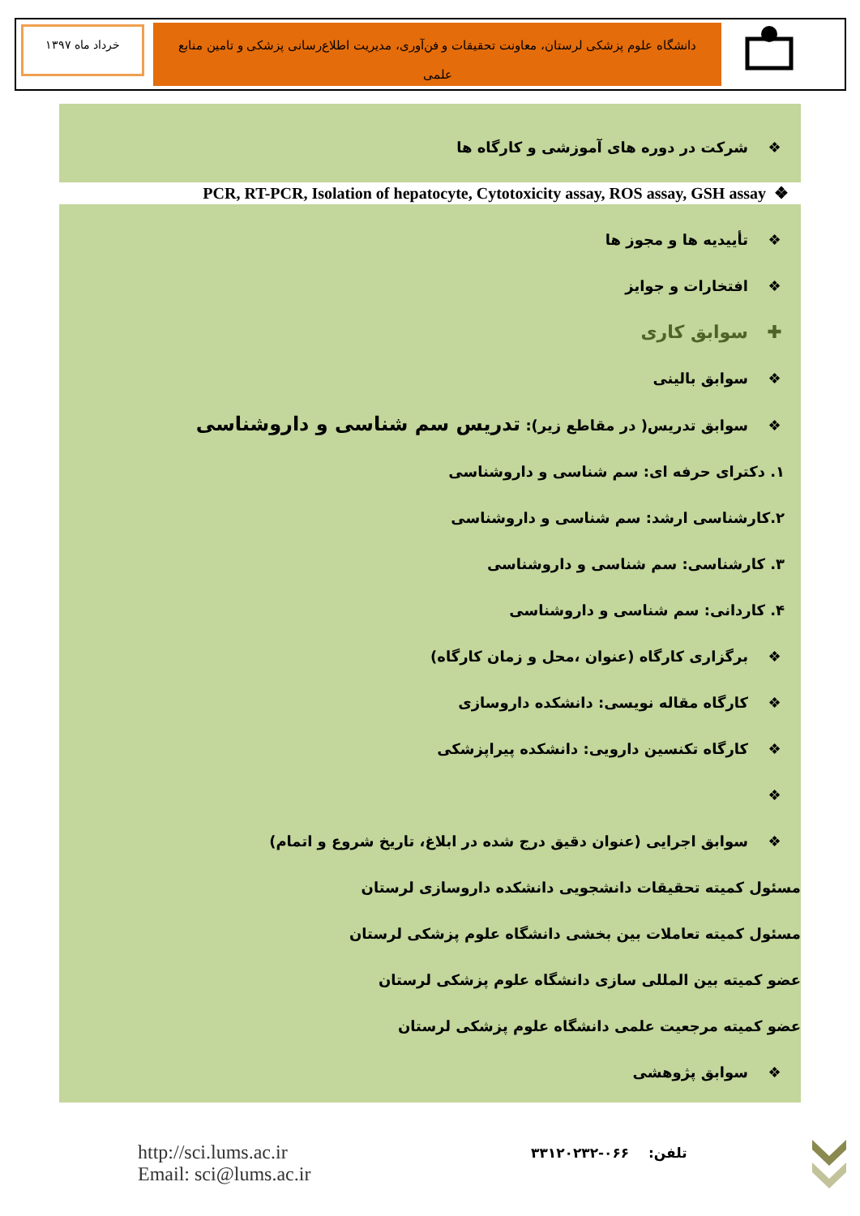خرداد ماه ۱۳۹۷
دانشگاه علوم پزشکی لرستان، معاونت تحقیقات و فن‌آوری، مدیریت اطلاع‌رسانی پزشکی و تامین منابع علمی
❖ شرکت در دوره های آموزشی و کارگاه ها
PCR, RT-PCR, Isolation of hepatocyte, Cytotoxicity assay, ROS assay, GSH assay ❖
❖ تأییدیه ها و مجوز ها
❖ افتخارات و جوایز
✚ سوابق کاری
❖ سوابق بالینی
❖ سوابق تدریس( در مقاطع زیر): تدریس سم شناسی و داروشناسی
۱. دکترای حرفه ای: سم شناسی و داروشناسی
۲.کارشناسی ارشد: سم شناسی و داروشناسی
۳. کارشناسی: سم شناسی و داروشناسی
۴. کاردانی: سم شناسی و داروشناسی
❖ برگزاری کارگاه (عنوان ،محل و زمان کارگاه)
❖ کارگاه مقاله نویسی: دانشکده داروسازی
❖ کارگاه تکنسین دارویی: دانشکده پیراپزشکی
❖
❖ سوابق اجرایی (عنوان دقیق درج شده در ابلاغ، تاریخ شروع و اتمام)
مسئول کمیته تحقیقات دانشجویی دانشکده داروسازی لرستان
مسئول کمیته تعاملات بین بخشی دانشگاه علوم پزشکی لرستان
عضو کمیته بین المللی سازی دانشگاه علوم پزشکی لرستان
عضو کمیته مرجعیت علمی دانشگاه علوم پزشکی لرستان
❖ سوابق پژوهشی
http://sci.lums.ac.ir
Email: sci@lums.ac.ir
تلفن: ۰۶۶-۳۳۱۲۰۲۳۲